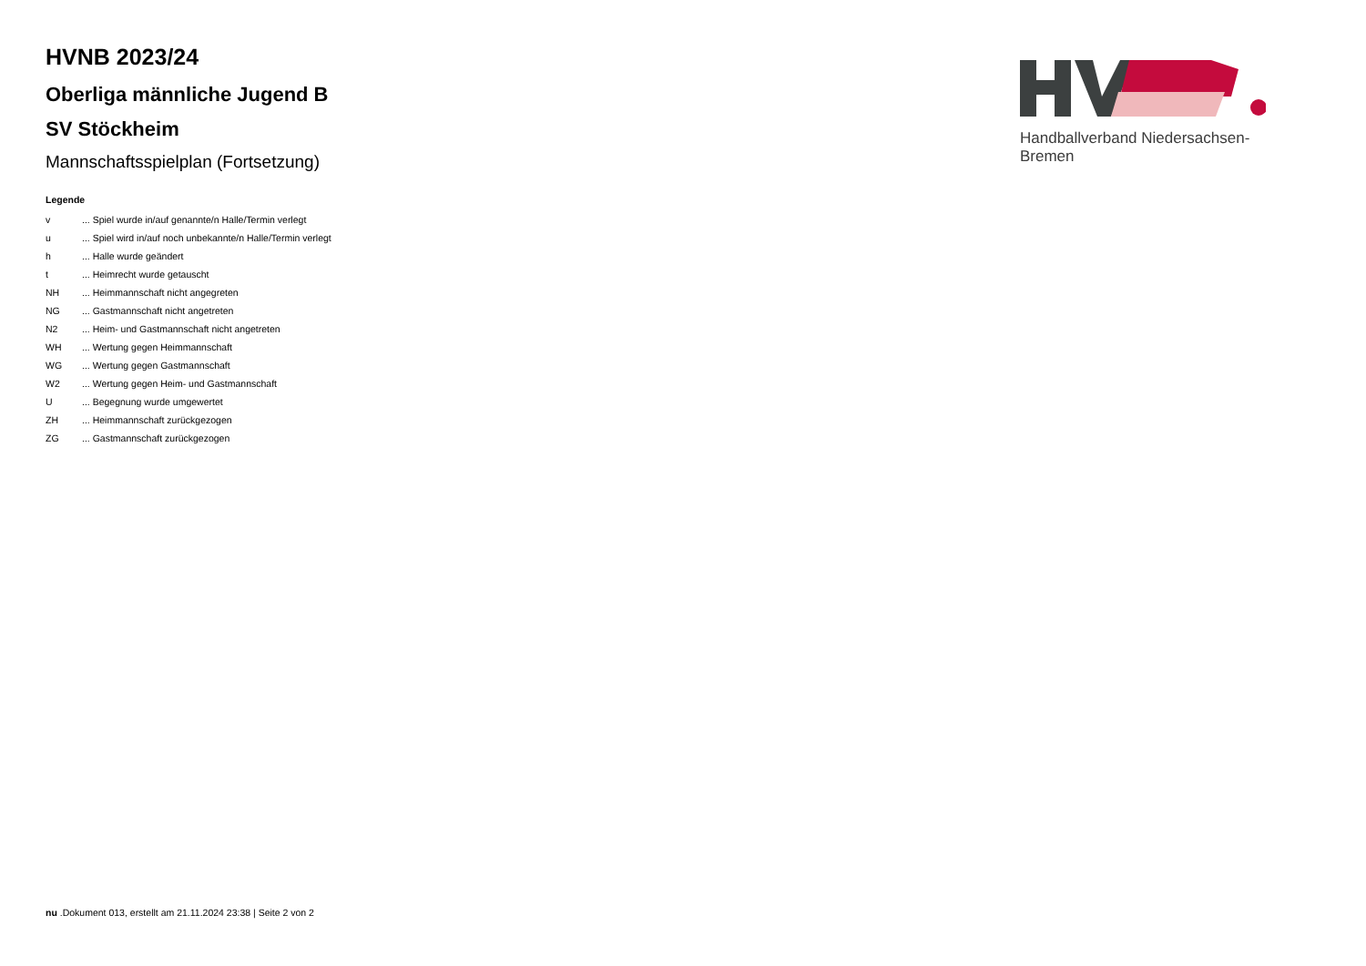HVNB 2023/24
Oberliga männliche Jugend B
SV Stöckheim
Mannschaftsspielplan (Fortsetzung)
Legende
| v | ... Spiel wurde in/auf genannte/n Halle/Termin verlegt |
| u | ... Spiel wird in/auf noch unbekannte/n Halle/Termin verlegt |
| h | ... Halle wurde geändert |
| t | ... Heimrecht wurde getauscht |
| NH | ... Heimmannschaft nicht angegreten |
| NG | ... Gastmannschaft nicht angetreten |
| N2 | ... Heim- und Gastmannschaft nicht angetreten |
| WH | ... Wertung gegen Heimmannschaft |
| WG | ... Wertung gegen Gastmannschaft |
| W2 | ... Wertung gegen Heim- und Gastmannschaft |
| U | ... Begegnung wurde umgewertet |
| ZH | ... Heimmannschaft zurückgezogen |
| ZG | ... Gastmannschaft zurückgezogen |
Handballverband Niedersachsen-Bremen
nu .Dokument 013, erstellt am 21.11.2024 23:38 | Seite 2 von 2